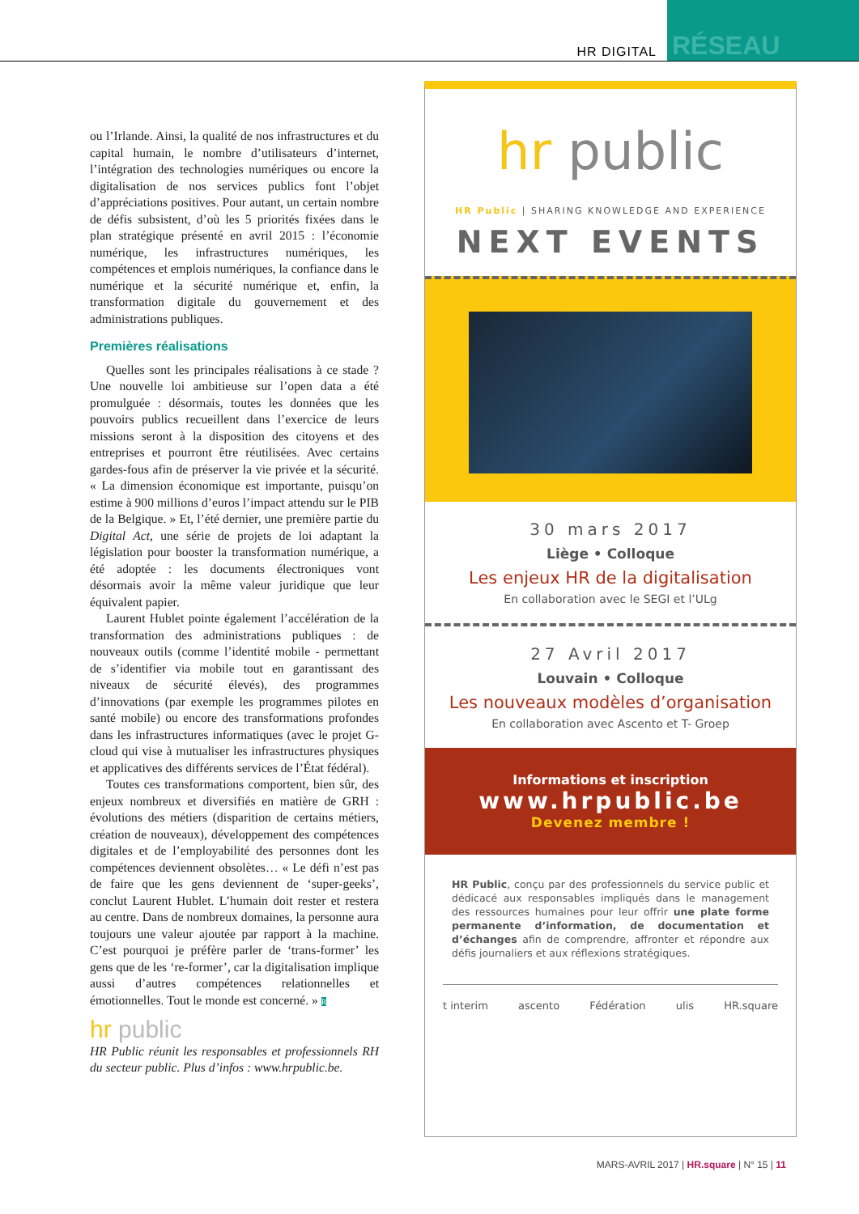HR DIGITAL
RÉSEAU
ou l’Irlande. Ainsi, la qualité de nos infrastructures et du capital humain, le nombre d’utilisateurs d’internet, l’intégration des technologies numériques ou encore la digitalisation de nos services publics font l’objet d’appréciations positives. Pour autant, un certain nombre de défis subsistent, d’où les 5 priorités fixées dans le plan stratégique présenté en avril 2015 : l’économie numérique, les infrastructures numériques, les compétences et emplois numériques, la confiance dans le numérique et la sécurité numérique et, enfin, la transformation digitale du gouvernement et des administrations publiques.
Premières réalisations
Quelles sont les principales réalisations à ce stade ? Une nouvelle loi ambitieuse sur l’open data a été promulguée : désormais, toutes les données que les pouvoirs publics recueillent dans l’exercice de leurs missions seront à la disposition des citoyens et des entreprises et pourront être réutilisées. Avec certains gardes-fous afin de préserver la vie privée et la sécurité. « La dimension économique est importante, puisqu’on estime à 900 millions d’euros l’impact attendu sur le PIB de la Belgique. » Et, l’été dernier, une première partie du Digital Act, une série de projets de loi adaptant la législation pour booster la transformation numérique, a été adoptée : les documents électroniques vont désormais avoir la même valeur juridique que leur équivalent papier.
Laurent Hublet pointe également l’accélération de la transformation des administrations publiques : de nouveaux outils (comme l’identité mobile - permettant de s’identifier via mobile tout en garantissant des niveaux de sécurité élevés), des programmes d’innovations (par exemple les programmes pilotes en santé mobile) ou encore des transformations profondes dans les infrastructures informatiques (avec le projet G-cloud qui vise à mutualiser les infrastructures physiques et applicatives des différents services de l’État fédéral).
Toutes ces transformations comportent, bien sûr, des enjeux nombreux et diversifiés en matière de GRH : évolutions des métiers (disparition de certains métiers, création de nouveaux), développement des compétences digitales et de l’employabilité des personnes dont les compétences deviennent obsolètes… « Le défi n’est pas de faire que les gens deviennent de ‘super-geeks’, conclut Laurent Hublet. L’humain doit rester et restera au centre. Dans de nombreux domaines, la personne aura toujours une valeur ajoutée par rapport à la machine. C’est pourquoi je préfère parler de ‘trans-former’ les gens que de les ‘re-former’, car la digitalisation implique aussi d’autres compétences relationnelles et émotionnelles. Tout le monde est concerné. » R
hr public
HR Public réunit les responsables et professionnels RH du secteur public. Plus d’infos : www.hrpublic.be.
hr public
HR Public | SHARING KNOWLEDGE AND EXPERIENCE
NEXT EVENTS
30 mars 2017
Liège • Colloque
Les enjeux HR de la digitalisation
En collaboration avec le SEGI et l’ULg
27 Avril 2017
Louvain • Colloque
Les nouveaux modèles d’organisation
En collaboration avec Ascento et T- Groep
Informations et inscription
www.hrpublic.be
Devenez membre !
HR Public, conçu par des professionnels du service public et dédicacé aux responsables impliqués dans le management des ressources humaines pour leur offrir une plate forme permanente d’information, de documentation et d’échanges afin de comprendre, affronter et répondre aux défis journaliers et aux réflexions stratégiques.
t interim ascento Fédération ulis HR.square
MARS-AVRIL 2017 | HR.square | N° 15 | 11